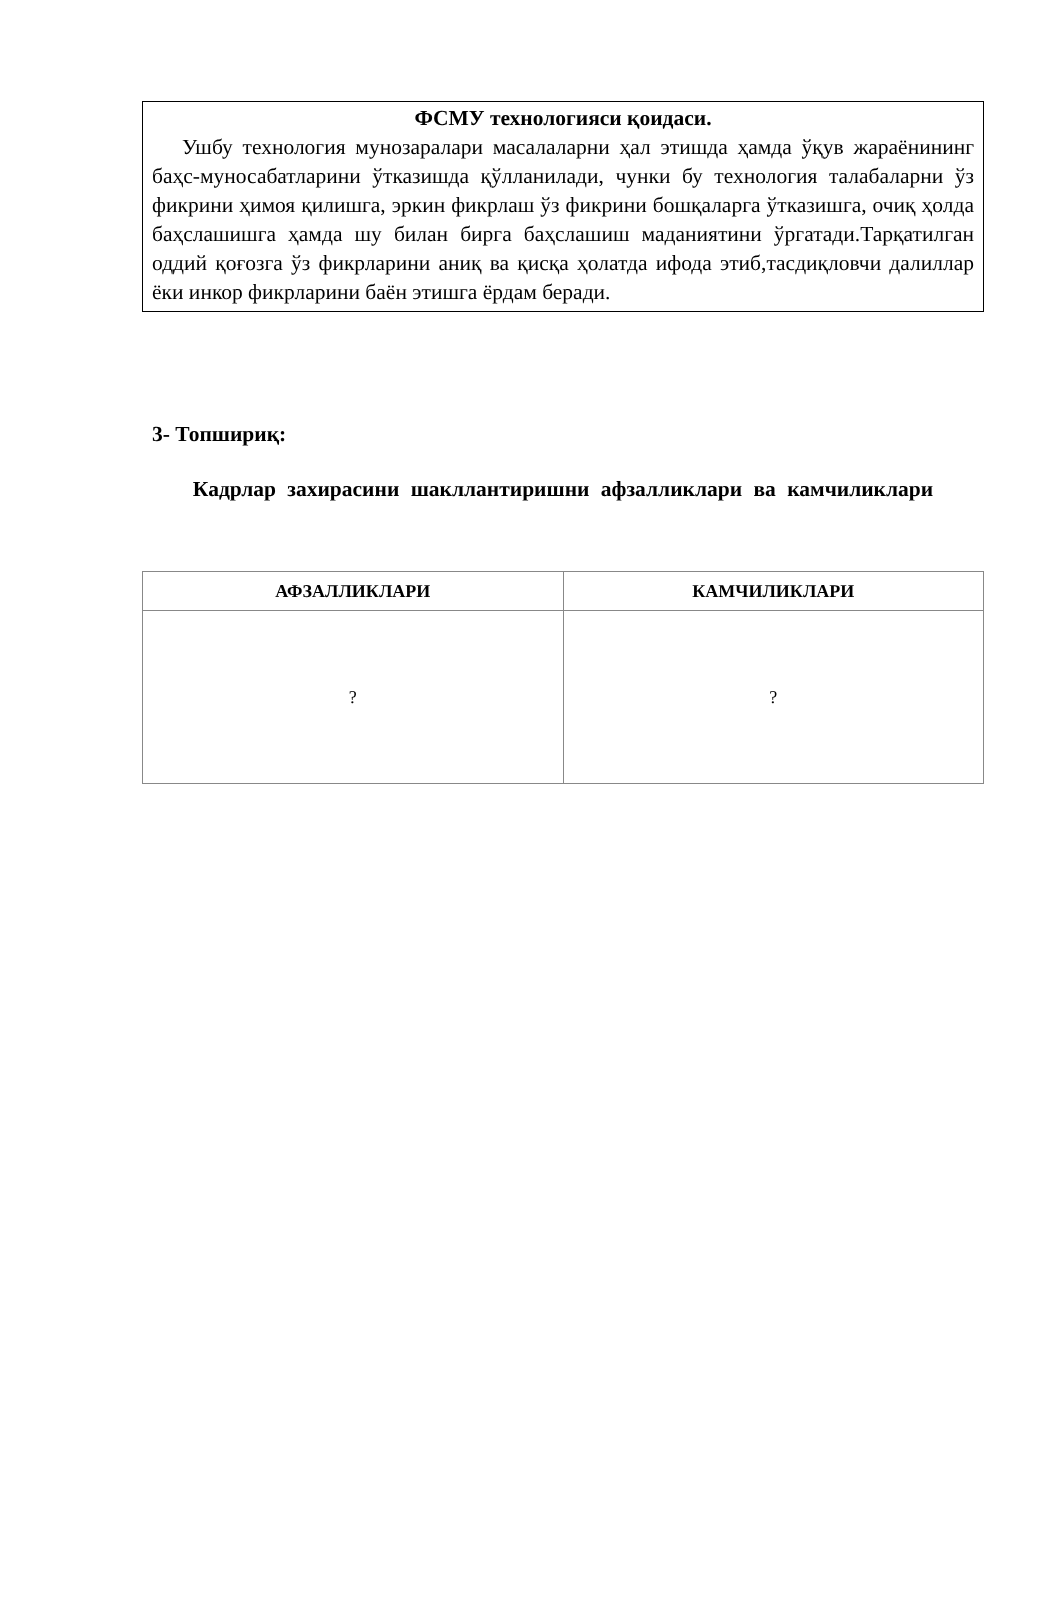ФСМУ технологияси қоидаси.
Ушбу технология мунозаралари масалаларни ҳал этишда ҳамда ўқув жараёнининг баҳс-муносабатларини ўтказишда қўлланилади, чунки бу технология талабаларни ўз фикрини ҳимоя қилишга, эркин фикрлаш ўз фикрини бошқаларга ўтказишга, очиқ ҳолда баҳслашишга ҳамда шу билан бирга баҳслашиш маданиятини ўргатади.Тарқатилган оддий қоғозга ўз фикрларини аниқ ва қисқа ҳолатда ифода этиб,тасдиқловчи далиллар ёки инкор фикрларини баён этишга ёрдам беради.
3- Топшириқ:
Кадрлар захирасини шакллантиришни афзалликлари ва камчиликлари
| АФЗАЛЛИКЛАРИ | КАМЧИЛИКЛАРИ |
| --- | --- |
| ? | ? |